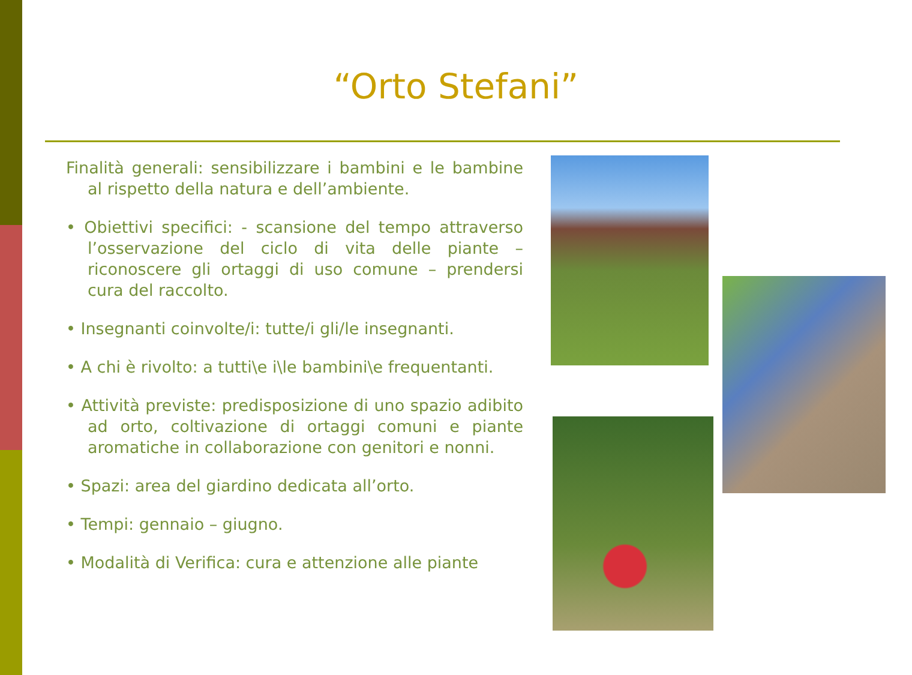“Orto Stefani”
Finalità generali: sensibilizzare i bambini e le bambine al rispetto della natura e dell’ambiente.
• Obiettivi specifici: - scansione del tempo attraverso l’osservazione del ciclo di vita delle piante – riconoscere gli ortaggi di uso comune – prendersi cura del raccolto.
• Insegnanti coinvolte/i: tutte/i gli/le insegnanti.
• A chi è rivolto: a tutti\e i\le bambini\e frequentanti.
• Attività previste: predisposizione di uno spazio adibito ad orto, coltivazione di ortaggi comuni e piante aromatiche in collaborazione con genitori e nonni.
• Spazi: area del giardino dedicata all’orto.
• Tempi: gennaio – giugno.
• Modalità di Verifica: cura e attenzione alle piante